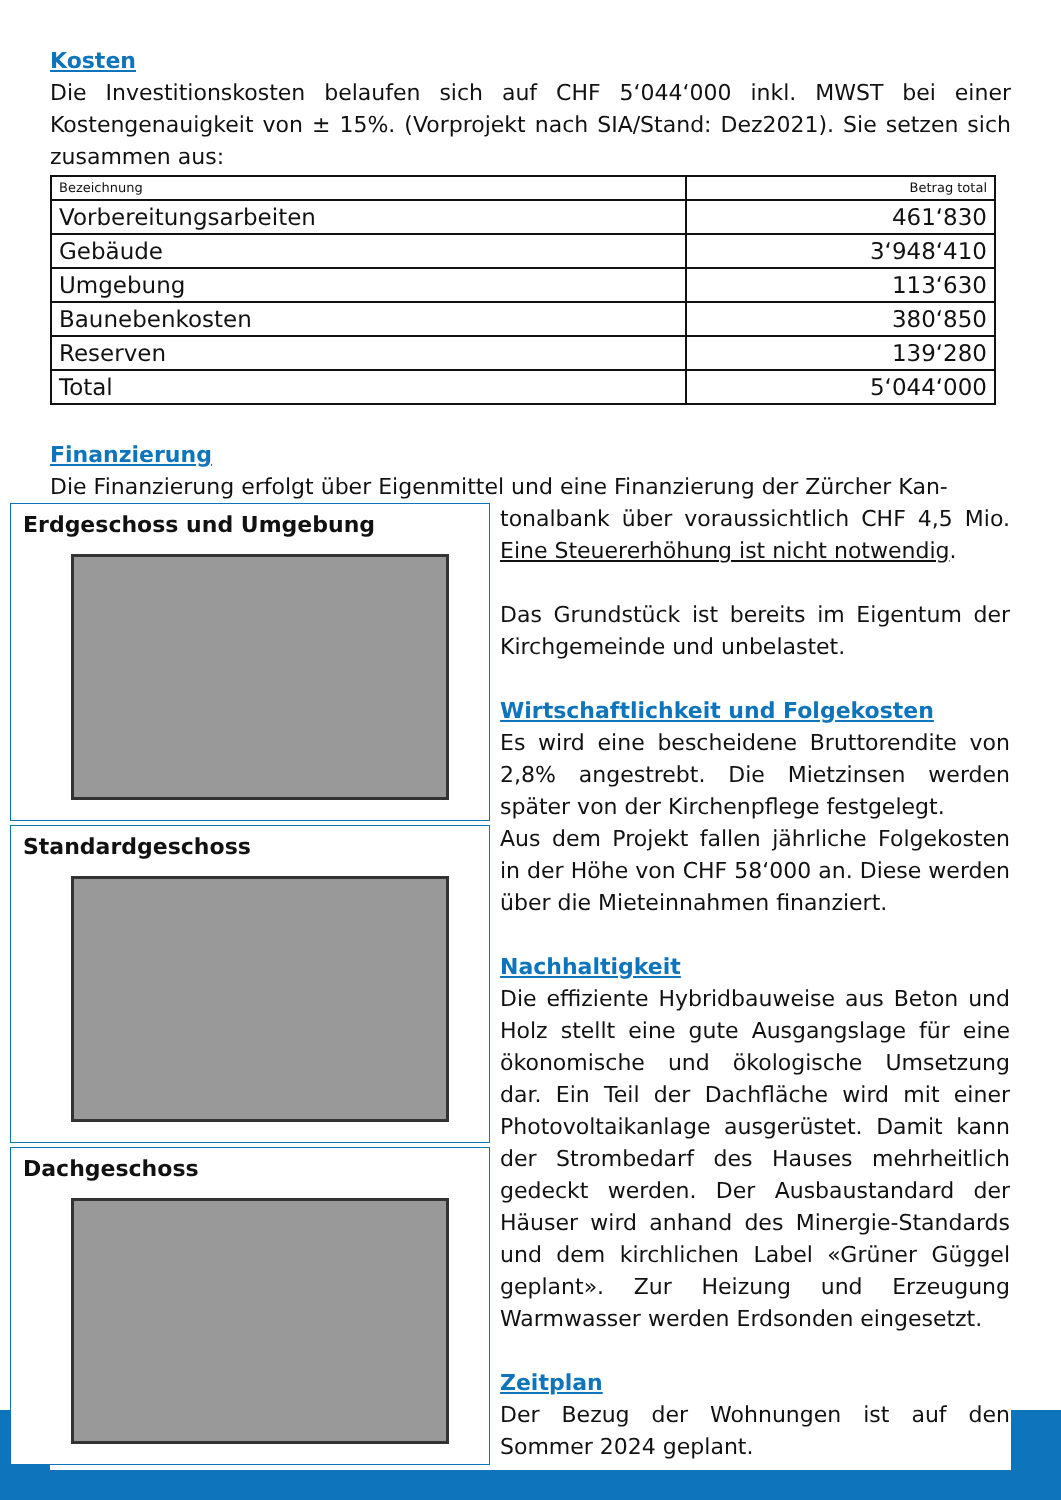Kosten
Die Investitionskosten belaufen sich auf CHF 5‘044‘000 inkl. MWST bei einer Kostengenauigkeit von ± 15%. (Vorprojekt nach SIA/Stand: Dez2021). Sie setzen sich zusammen aus:
| Bezeichnung | Betrag total |
| --- | --- |
| Vorbereitungsarbeiten | 461‘830 |
| Gebäude | 3‘948‘410 |
| Umgebung | 113‘630 |
| Baunebenkosten | 380‘850 |
| Reserven | 139‘280 |
| Total | 5‘044‘000 |
Finanzierung
Die Finanzierung erfolgt über Eigenmittel und eine Finanzierung der Zürcher Kan-
Erdgeschoss und Umgebung
Standardgeschoss
Dachgeschoss
tonalbank über voraussichtlich CHF 4,5 Mio. Eine Steuererhöhung ist nicht notwendig.
Das Grundstück ist bereits im Eigentum der Kirchgemeinde und unbelastet.
Wirtschaftlichkeit und Folgekosten
Es wird eine bescheidene Bruttorendite von 2,8% angestrebt. Die Mietzinsen werden später von der Kirchenpflege festgelegt.
Aus dem Projekt fallen jährliche Folgekosten in der Höhe von CHF 58‘000 an. Diese werden über die Mieteinnahmen finanziert.
Nachhaltigkeit
Die effiziente Hybridbauweise aus Beton und Holz stellt eine gute Ausgangslage für eine ökonomische und ökologische Umsetzung dar. Ein Teil der Dachfläche wird mit einer Photovoltaikanlage ausgerüstet. Damit kann der Strombedarf des Hauses mehrheitlich gedeckt werden. Der Ausbaustandard der Häuser wird anhand des Minergie-Standards und dem kirchlichen Label «Grüner Güggel geplant». Zur Heizung und Erzeugung Warmwasser werden Erdsonden eingesetzt.
Zeitplan
Der Bezug der Wohnungen ist auf den Sommer 2024 geplant.